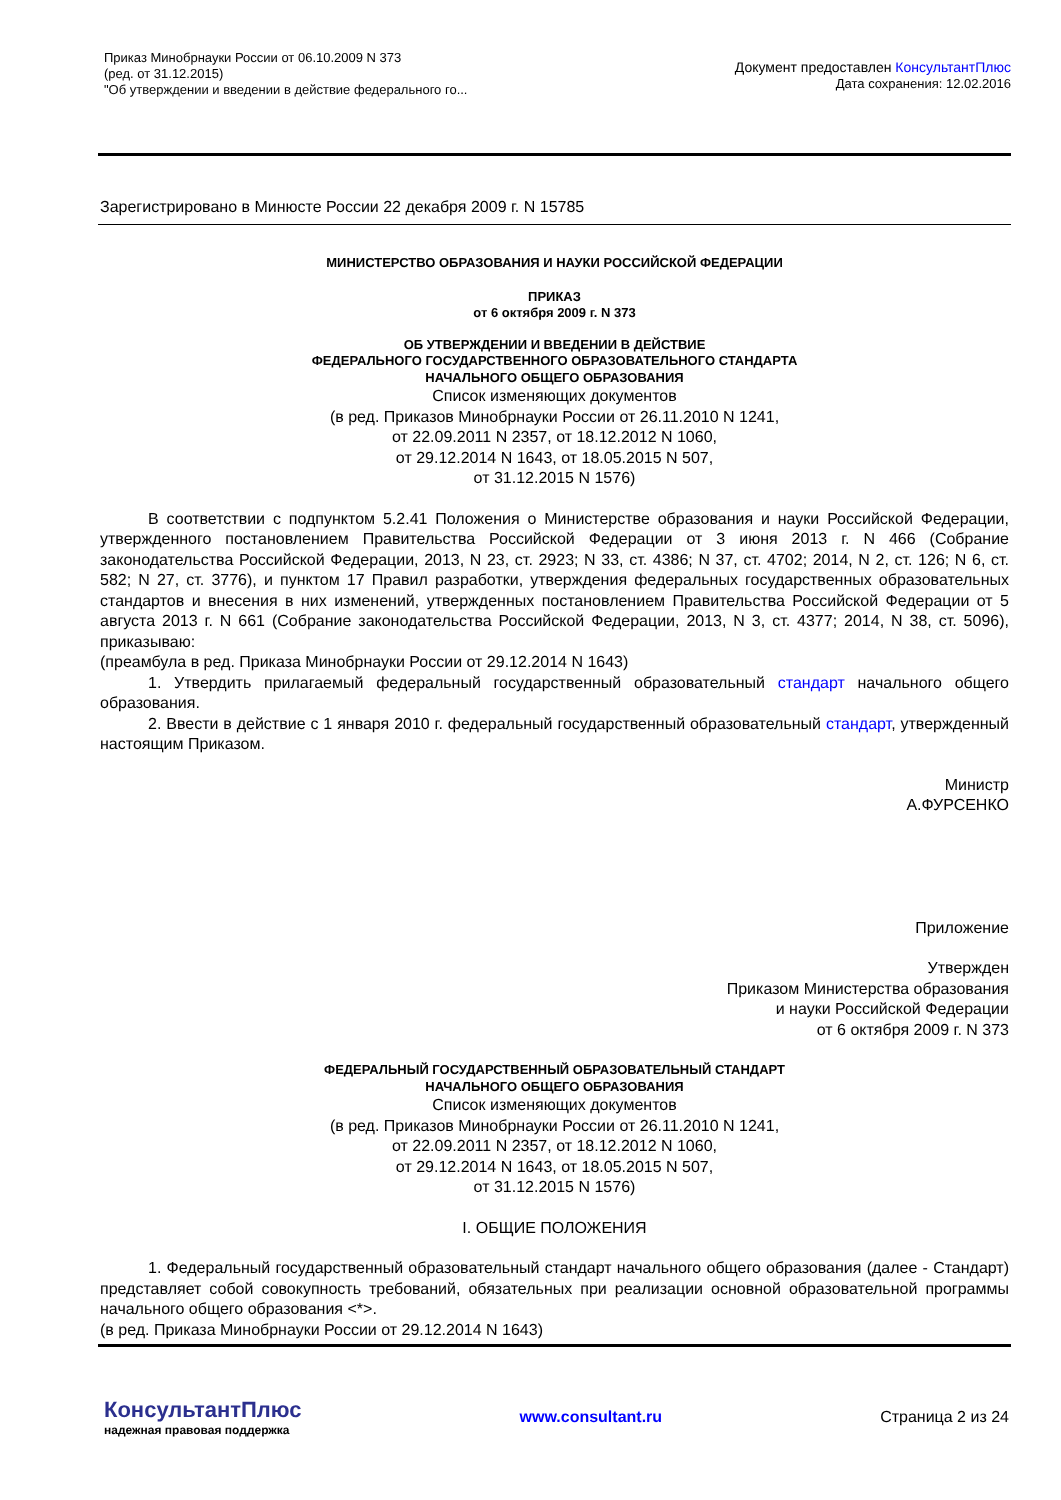Приказ Минобрнауки России от 06.10.2009 N 373
(ред. от 31.12.2015)
"Об утверждении и введении в действие федерального го...
Документ предоставлен КонсультантПлюс
Дата сохранения: 12.02.2016
Зарегистрировано в Минюсте России 22 декабря 2009 г. N 15785
МИНИСТЕРСТВО ОБРАЗОВАНИЯ И НАУКИ РОССИЙСКОЙ ФЕДЕРАЦИИ
ПРИКАЗ
от 6 октября 2009 г. N 373
ОБ УТВЕРЖДЕНИИ И ВВЕДЕНИИ В ДЕЙСТВИЕ
ФЕДЕРАЛЬНОГО ГОСУДАРСТВЕННОГО ОБРАЗОВАТЕЛЬНОГО СТАНДАРТА
НАЧАЛЬНОГО ОБЩЕГО ОБРАЗОВАНИЯ
Список изменяющих документов
(в ред. Приказов Минобрнауки России от 26.11.2010 N 1241,
от 22.09.2011 N 2357, от 18.12.2012 N 1060,
от 29.12.2014 N 1643, от 18.05.2015 N 507,
от 31.12.2015 N 1576)
В соответствии с подпунктом 5.2.41 Положения о Министерстве образования и науки Российской Федерации, утвержденного постановлением Правительства Российской Федерации от 3 июня 2013 г. N 466 (Собрание законодательства Российской Федерации, 2013, N 23, ст. 2923; N 33, ст. 4386; N 37, ст. 4702; 2014, N 2, ст. 126; N 6, ст. 582; N 27, ст. 3776), и пунктом 17 Правил разработки, утверждения федеральных государственных образовательных стандартов и внесения в них изменений, утвержденных постановлением Правительства Российской Федерации от 5 августа 2013 г. N 661 (Собрание законодательства Российской Федерации, 2013, N 3, ст. 4377; 2014, N 38, ст. 5096), приказываю:
(преамбула в ред. Приказа Минобрнауки России от 29.12.2014 N 1643)
1. Утвердить прилагаемый федеральный государственный образовательный стандарт начального общего образования.
2. Ввести в действие с 1 января 2010 г. федеральный государственный образовательный стандарт, утвержденный настоящим Приказом.
Министр
А.ФУРСЕНКО
Приложение
Утвержден
Приказом Министерства образования
и науки Российской Федерации
от 6 октября 2009 г. N 373
ФЕДЕРАЛЬНЫЙ ГОСУДАРСТВЕННЫЙ ОБРАЗОВАТЕЛЬНЫЙ СТАНДАРТ
НАЧАЛЬНОГО ОБЩЕГО ОБРАЗОВАНИЯ
Список изменяющих документов
(в ред. Приказов Минобрнауки России от 26.11.2010 N 1241,
от 22.09.2011 N 2357, от 18.12.2012 N 1060,
от 29.12.2014 N 1643, от 18.05.2015 N 507,
от 31.12.2015 N 1576)
I. ОБЩИЕ ПОЛОЖЕНИЯ
1. Федеральный государственный образовательный стандарт начального общего образования (далее - Стандарт) представляет собой совокупность требований, обязательных при реализации основной образовательной программы начального общего образования <*>.
(в ред. Приказа Минобрнауки России от 29.12.2014 N 1643)
КонсультантПлюс
надежная правовая поддержка
www.consultant.ru Страница 2 из 24